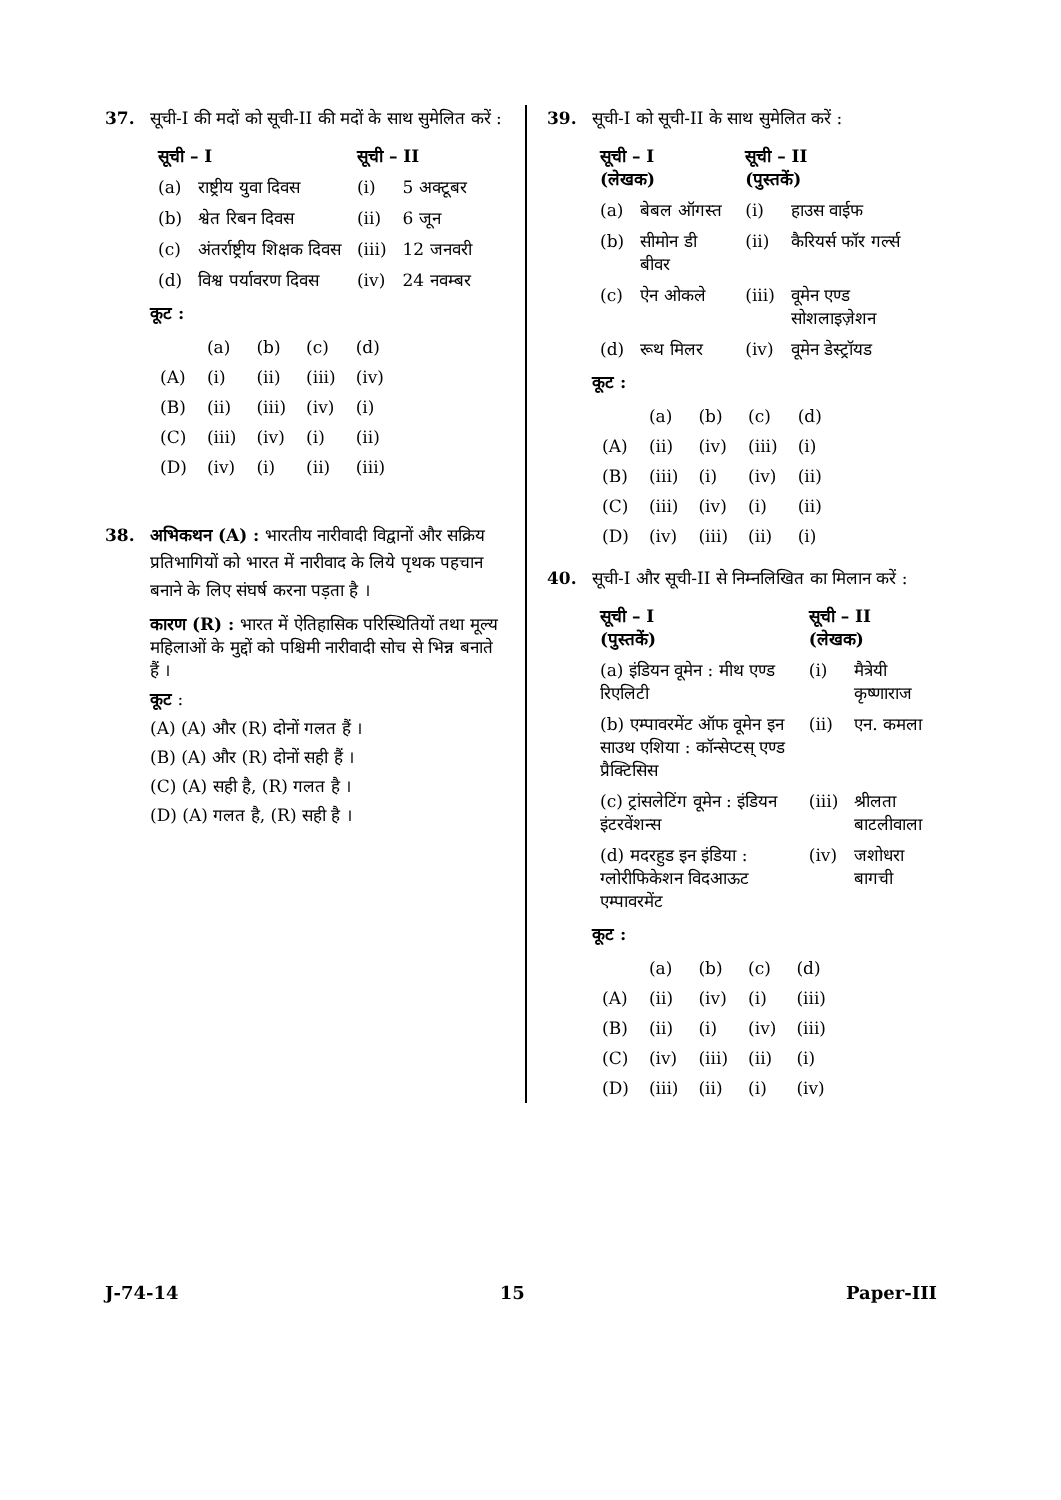37. सूची-I की मदों को सूची-II की मदों के साथ सुमेलित करें :
| सूची – I | | सूची – II | |
| --- | --- | --- | --- |
| (a) | राष्ट्रीय युवा दिवस | (i) | 5 अक्टूबर |
| (b) | श्वेत रिबन दिवस | (ii) | 6 जून |
| (c) | अंतर्राष्ट्रीय शिक्षक दिवस | (iii) | 12 जनवरी |
| (d) | विश्व पर्यावरण दिवस | (iv) | 24 नवम्बर |
कूट :
| | (a) | (b) | (c) | (d) |
| (A) | (i) | (ii) | (iii) | (iv) |
| (B) | (ii) | (iii) | (iv) | (i) |
| (C) | (iii) | (iv) | (i) | (ii) |
| (D) | (iv) | (i) | (ii) | (iii) |
38. अभिकथन (A) : भारतीय नारीवादी विद्वानों और सक्रिय प्रतिभागियों को भारत में नारीवाद के लिये पृथक पहचान बनाने के लिए संघर्ष करना पड़ता है ।
कारण (R) : भारत में ऐतिहासिक परिस्थितियों तथा मूल्य महिलाओं के मुद्दों को पश्चिमी नारीवादी सोच से भिन्न बनाते हैं ।
कूट :
(A) (A) और (R) दोनों गलत हैं ।
(B) (A) और (R) दोनों सही हैं ।
(C) (A) सही है, (R) गलत है ।
(D) (A) गलत है, (R) सही है ।
39. सूची-I को सूची-II के साथ सुमेलित करें :
| सूची – I (लेखक) | | सूची – II (पुस्तकें) | |
| --- | --- | --- | --- |
| (a) | बेबल ऑगस्त | (i) | हाउस वाईफ |
| (b) | सीमोन डी बीवर | (ii) | कैरियर्स फॉर गर्ल्स |
| (c) | ऐन ओकले | (iii) | वूमेन एण्ड सोशलाइज़ेशन |
| (d) | रूथ मिलर | (iv) | वूमेन डेस्ट्रॉयड |
कूट :
| | (a) | (b) | (c) | (d) |
| (A) | (ii) | (iv) | (iii) | (i) |
| (B) | (iii) | (i) | (iv) | (ii) |
| (C) | (iii) | (iv) | (i) | (ii) |
| (D) | (iv) | (iii) | (ii) | (i) |
40. सूची-I और सूची-II से निम्नलिखित का मिलान करें :
| सूची – I (पुस्तकें) | सूची – II (लेखक) | |
| --- | --- | --- |
| (a) इंडियन वूमेन : मीथ एण्ड रिएलिटी | (i) | मैत्रेयी कृष्णाराज |
| (b) एम्पावरमेंट ऑफ वूमेन इन साउथ एशिया : कॉन्सेप्टस् एण्ड प्रैक्टिसिस | (ii) | एन. कमला |
| (c) ट्रांसलेटिंग वूमेन : इंडियन इंटरवेंशन्स | (iii) | श्रीलता बाटलीवाला |
| (d) मदरहुड इन इंडिया : ग्लोरीफिकेशन विदआऊट एम्पावरमेंट | (iv) | जशोधरा बागची |
कूट :
| | (a) | (b) | (c) | (d) |
| (A) | (ii) | (iv) | (i) | (iii) |
| (B) | (ii) | (i) | (iv) | (iii) |
| (C) | (iv) | (iii) | (ii) | (i) |
| (D) | (iii) | (ii) | (i) | (iv) |
J-74-14 15 Paper-III